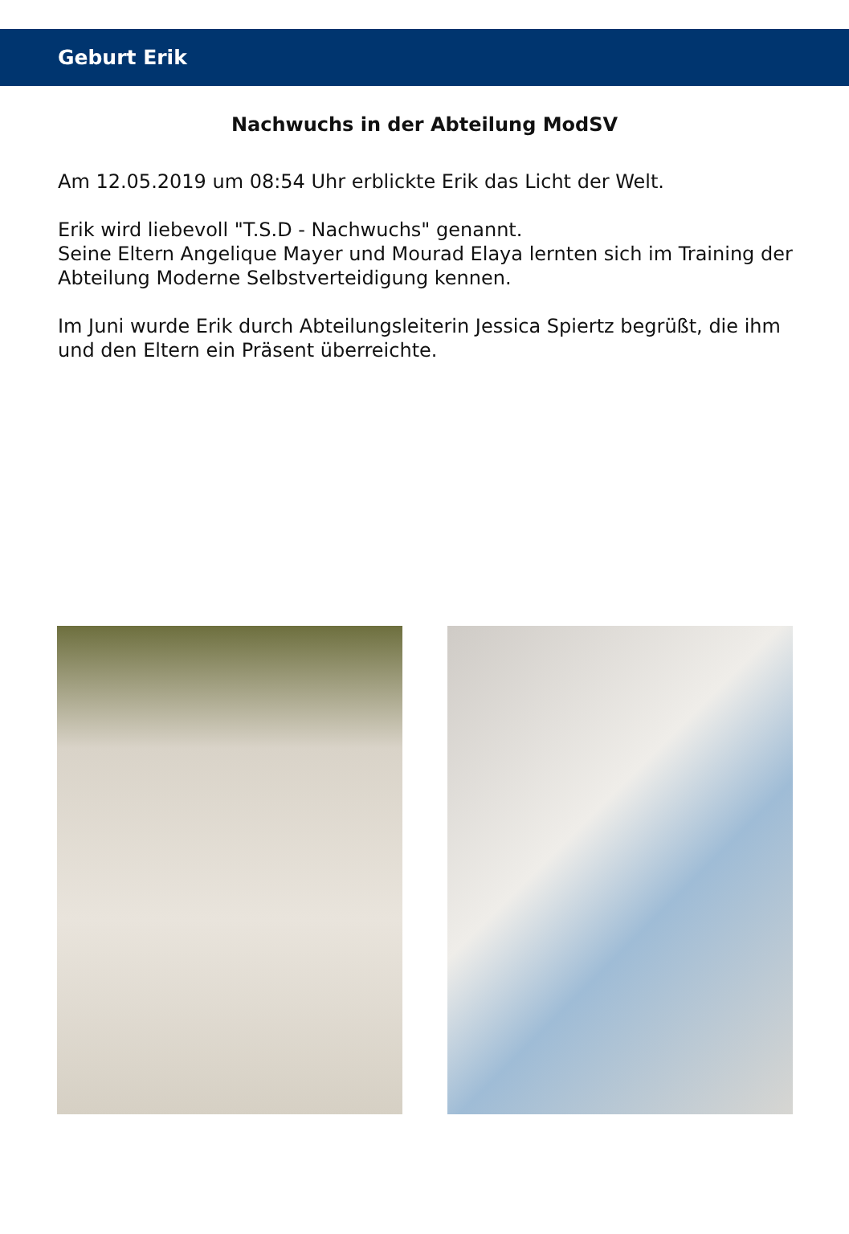Geburt Erik
Nachwuchs in der Abteilung ModSV
Am 12.05.2019 um 08:54 Uhr erblickte Erik das Licht der Welt.
Erik wird liebevoll "T.S.D - Nachwuchs" genannt.
Seine Eltern Angelique Mayer und Mourad Elaya lernten sich im Training der Abteilung Moderne Selbstverteidigung kennen.
Im Juni wurde Erik durch Abteilungsleiterin Jessica Spiertz begrüßt, die ihm und den Eltern ein Präsent überreichte.